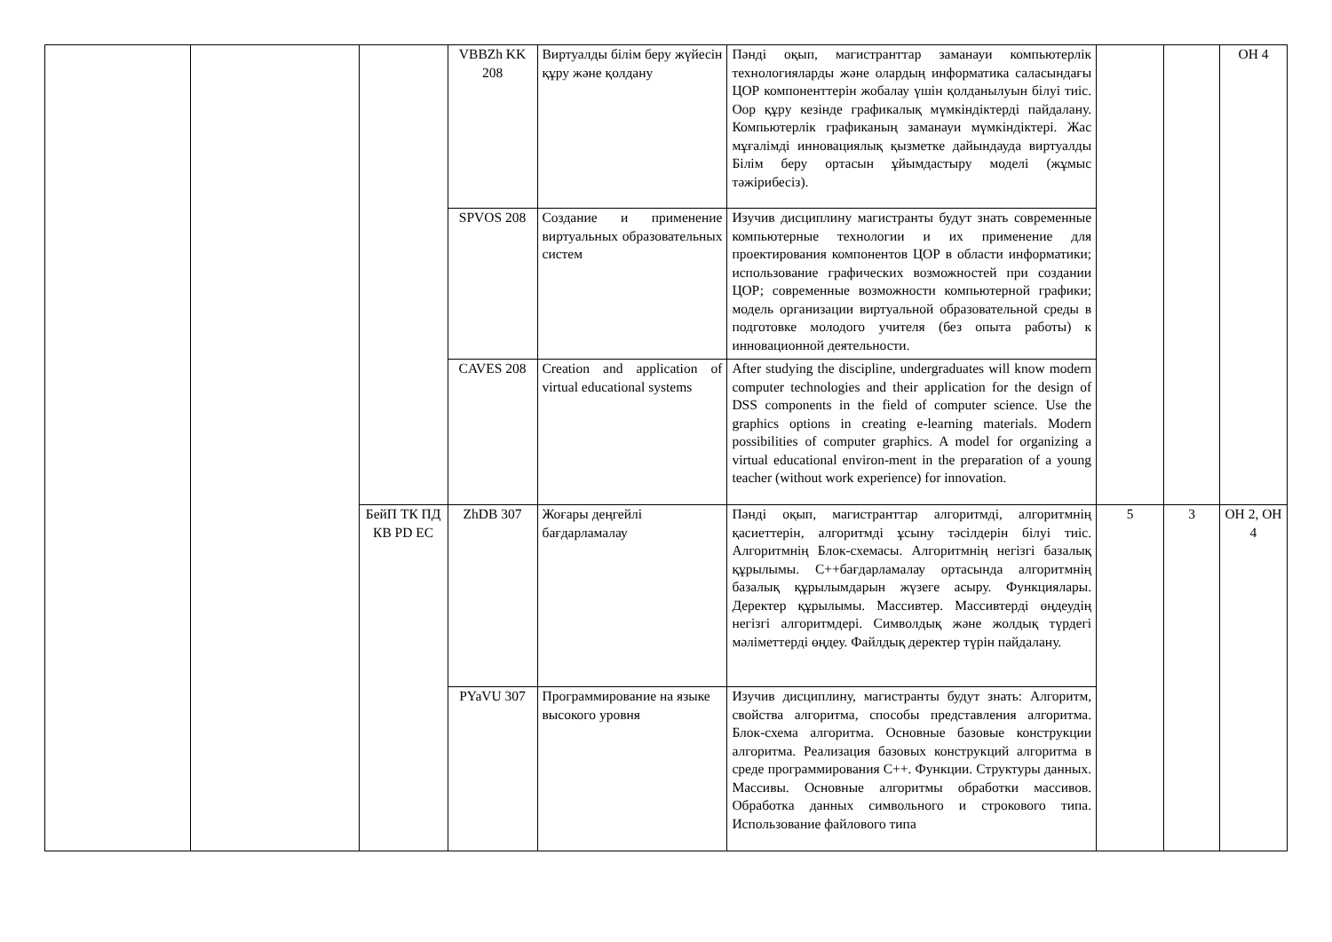| | | | VBBZh KK 208 | Виртуалды білім беру жүйесін құру және қолдану | Пәнді оқып, магистранттар заманауи компьютерлік технологияларды және олардың информатика саласындағы ЦОР компоненттерін жобалау үшін қолданылуын білуі тиіс. Оор құру кезінде графикалық мүмкіндіктерді пайдалану. Компьютерлік графиканың заманауи мүмкіндіктері. Жас мұғалімді инновациялық қызметке дайындауда виртуалды Білім беру ортасын ұйымдастыру моделі (жұмыс тәжірибесіз). | | | ОН 4 |
| | | | SPVOS 208 | Создание и применение виртуальных образовательных систем | Изучив дисциплину магистранты будут знать современные компьютерные технологии и их применение для проектирования компонентов ЦОР в области информатики; использование графических возможностей при создании ЦОР; современные возможности компьютерной графики; модель организации виртуальной образовательной среды в подготовке молодого учителя (без опыта работы) к инновационной деятельности. | | | |
| | | | CAVES 208 | Creation and application of virtual educational systems | After studying the discipline, undergraduates will know modern computer technologies and their application for the design of DSS components in the field of computer science. Use the graphics options in creating e-learning materials. Modern possibilities of computer graphics. A model for organizing a virtual educational environ-ment in the preparation of a young teacher (without work experience) for innovation. | | | |
| | | БейП ТК ПД КВ PD EC | ZhDB 307 | Жоғары деңгейлі бағдарламалау | Пәнді оқып, магистранттар алгоритмді, алгоритмнің қасиеттерін, алгоритмді ұсыну тәсілдерін білуі тиіс. Алгоритмнің Блок-схемасы. Алгоритмнің негізгі базалық құрылымы. С++бағдарламалау ортасында алгоритмнің базалық құрылымдарын жүзеге асыру. Функциялары. Деректер құрылымы. Массивтер. Массивтерді өңдеудің негізгі алгоритмдері. Символдық және жолдық түрдегі мәліметтерді өңдеу. Файлдық деректер түрін пайдалану. | 5 | 3 | ОН 2, ОН 4 |
| | | | PYaVU 307 | Программирование на языке высокого уровня | Изучив дисциплину, магистранты будут знать: Алгоритм, свойства алгоритма, способы представления алгоритма. Блок-схема алгоритма. Основные базовые конструкции алгоритма. Реализация базовых конструкций алгоритма в среде программирования С++. Функции. Структуры данных. Массивы. Основные алгоритмы обработки массивов. Обработка данных символьного и строкового типа. Использование файлового типа | | | |